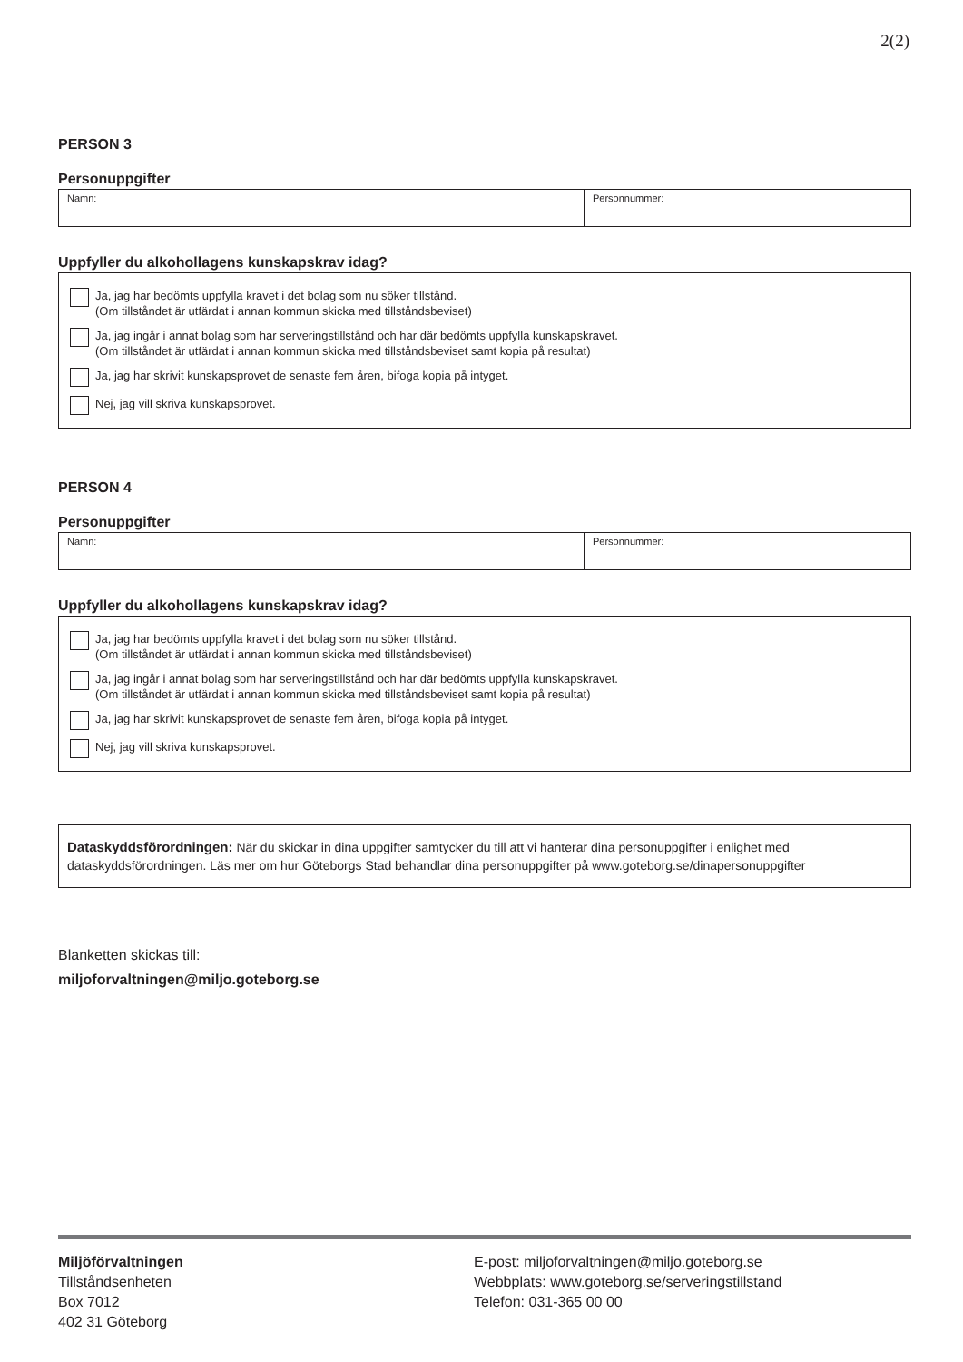2(2)
PERSON 3
Personuppgifter
Namn: Personnummer:
Uppfyller du alkohollagens kunskapskrav idag?
Ja, jag har bedömts uppfylla kravet i det bolag som nu söker tillstånd.
(Om tillståndet är utfärdat i annan kommun skicka med tillståndsbeviset)
Ja, jag ingår i annat bolag som har serveringstillstånd och har där bedömts uppfylla kunskapskravet.
(Om tillståndet är utfärdat i annan kommun skicka med tillståndsbeviset samt kopia på resultat)
Ja, jag har skrivit kunskapsprovet de senaste fem åren, bifoga kopia på intyget.
Nej, jag vill skriva kunskapsprovet.
PERSON 4
Personuppgifter
Namn: Personnummer:
Uppfyller du alkohollagens kunskapskrav idag?
Ja, jag har bedömts uppfylla kravet i det bolag som nu söker tillstånd.
(Om tillståndet är utfärdat i annan kommun skicka med tillståndsbeviset)
Ja, jag ingår i annat bolag som har serveringstillstånd och har där bedömts uppfylla kunskapskravet.
(Om tillståndet är utfärdat i annan kommun skicka med tillståndsbeviset samt kopia på resultat)
Ja, jag har skrivit kunskapsprovet de senaste fem åren, bifoga kopia på intyget.
Nej, jag vill skriva kunskapsprovet.
Dataskyddsförordningen: När du skickar in dina uppgifter samtycker du till att vi hanterar dina personuppgifter i enlighet med dataskyddsförordningen. Läs mer om hur Göteborgs Stad behandlar dina personuppgifter på www.goteborg.se/dinapersonuppgifter
Blanketten skickas till:
miljoforvaltningen@miljo.goteborg.se
Miljöförvaltningen
Tillståndsenheten
Box 7012
402 31 Göteborg
E-post: miljoforvaltningen@miljo.goteborg.se
Webbplats: www.goteborg.se/serveringstillstand
Telefon: 031-365 00 00